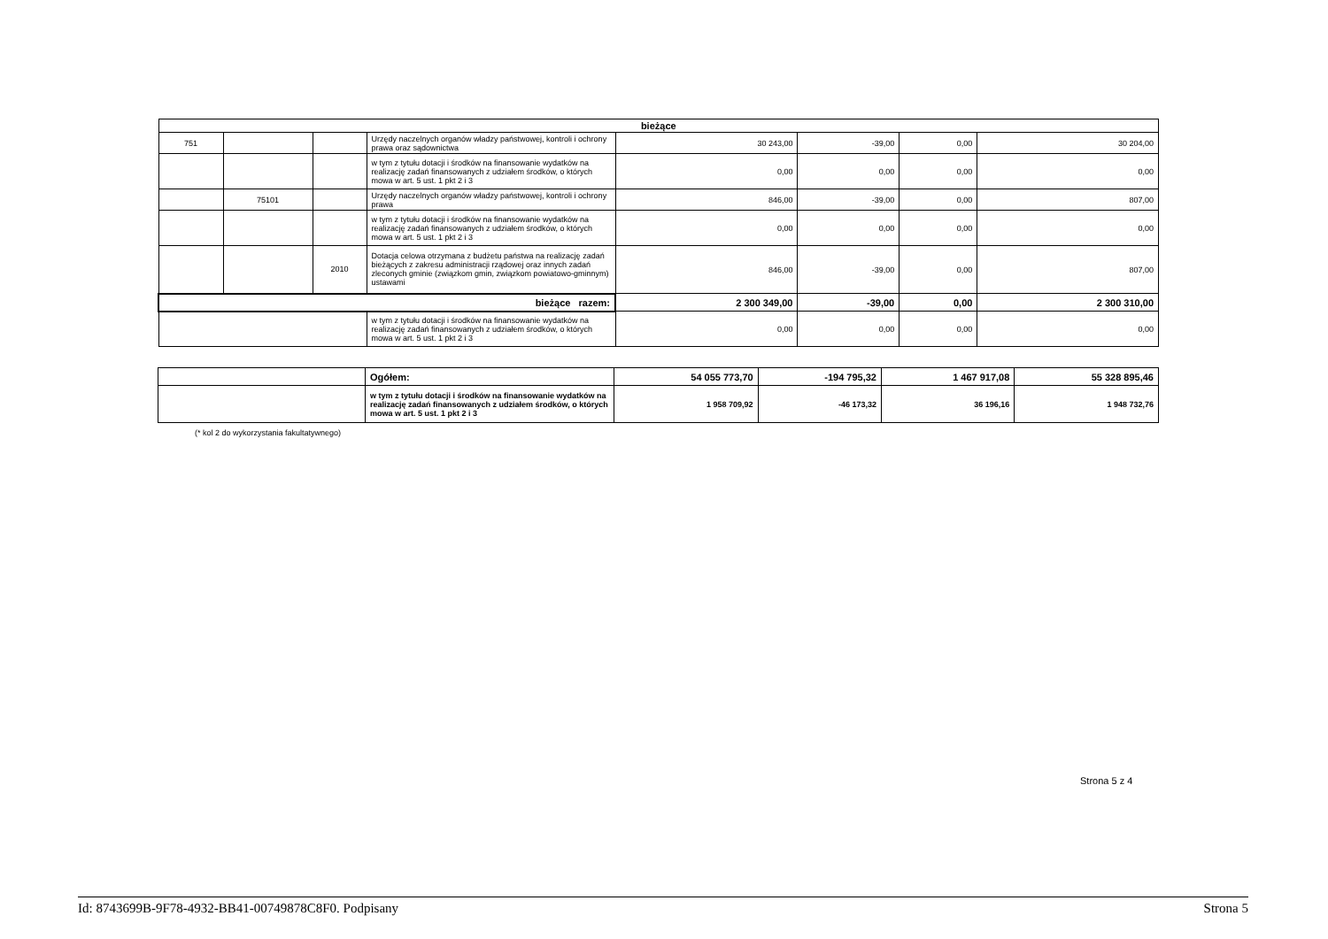| bieżące | | | | | | | |
| 751 | | | Urzędy naczelnych organów władzy państwowej, kontroli i ochrony prawa oraz sądownictwa | 30 243,00 | -39,00 | 0,00 | 30 204,00 |
| | | | w tym z tytułu dotacji i środków na finansowanie wydatków na realizację zadań finansowanych z udziałem środków, o których mowa w art. 5 ust. 1 pkt 2 i 3 | 0,00 | 0,00 | 0,00 | 0,00 |
| | 75101 | | Urzędy naczelnych organów władzy państwowej, kontroli i ochrony prawa | 846,00 | -39,00 | 0,00 | 807,00 |
| | | | w tym z tytułu dotacji i środków na finansowanie wydatków na realizację zadań finansowanych z udziałem środków, o których mowa w art. 5 ust. 1 pkt 2 i 3 | 0,00 | 0,00 | 0,00 | 0,00 |
| | | 2010 | Dotacja celowa otrzymana z budżetu państwa na realizację zadań bieżących z zakresu administracji rządowej oraz innych zadań zleconych gminie (związkom gmin, związkom powiatowo-gminnym) ustawami | 846,00 | -39,00 | 0,00 | 807,00 |
| bieżące razem: | | | | 2 300 349,00 | -39,00 | 0,00 | 2 300 310,00 |
| | | | w tym z tytułu dotacji i środków na finansowanie wydatków na realizację zadań finansowanych z udziałem środków, o których mowa w art. 5 ust. 1 pkt 2 i 3 | 0,00 | 0,00 | 0,00 | 0,00 |
| | Ogółem: | 54 055 773,70 | -194 795,32 | 1 467 917,08 | 55 328 895,46 |
| | w tym z tytułu dotacji i środków na finansowanie wydatków na realizację zadań finansowanych z udziałem środków, o których mowa w art. 5 ust. 1 pkt 2 i 3 | 1 958 709,92 | -46 173,32 | 36 196,16 | 1 948 732,76 |
(* kol 2 do wykorzystania fakultatywnego)
Strona 5 z 4
Id: 8743699B-9F78-4932-BB41-00749878C8F0. Podpisany Strona 5